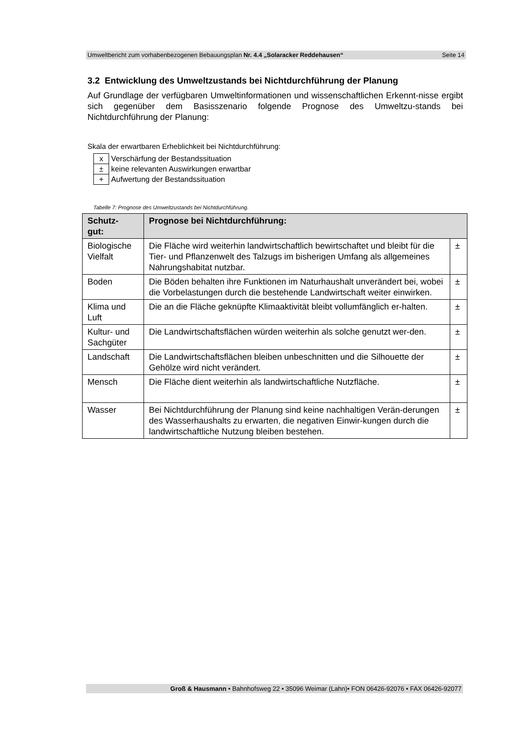Umweltbericht zum vorhabenbezogenen Bebauungsplan Nr. 4.4 „Solaracker Reddehausen“Seite 14
3.2 Entwicklung des Umweltzustands bei Nichtdurchführung der Planung
Auf Grundlage der verfügbaren Umweltinformationen und wissenschaftlichen Erkennt-nisse ergibt sich gegenüber dem Basisszenario folgende Prognose des Umweltzu-stands bei Nichtdurchführung der Planung:
Skala der erwartbaren Erheblichkeit bei Nichtdurchführung:
| x | Verschärfung der Bestandssituation |
| ± | keine relevanten Auswirkungen erwartbar |
| + | Aufwertung der Bestandssituation |
Tabelle 7: Prognose des Umweltzustands bei Nichtdurchführung.
| Schutz- gut: | Prognose bei Nichtdurchführung: | |
| --- | --- | --- |
| Biologische Vielfalt | Die Fläche wird weiterhin landwirtschaftlich bewirtschaftet und bleibt für die Tier- und Pflanzenwelt des Talzugs im bisherigen Umfang als allgemeines Nahrungshabitat nutzbar. | ± |
| Boden | Die Böden behalten ihre Funktionen im Naturhaushalt unverändert bei, wobei die Vorbelastungen durch die bestehende Landwirtschaft weiter einwirken. | ± |
| Klima und Luft | Die an die Fläche geknüpfte Klimaaktivität bleibt vollumfänglich er-halten. | ± |
| Kultur- und Sachgüter | Die Landwirtschaftsflächen würden weiterhin als solche genutzt wer-den. | ± |
| Landschaft | Die Landwirtschaftsflächen bleiben unbeschnitten und die Silhouette der Gehölze wird nicht verändert. | ± |
| Mensch | Die Fläche dient weiterhin als landwirtschaftliche Nutzfläche. | ± |
| Wasser | Bei Nichtdurchführung der Planung sind keine nachhaltigen Verän-derungen des Wasserhaushalts zu erwarten, die negativen Einwir-kungen durch die landwirtschaftliche Nutzung bleiben bestehen. | ± |
Groß & Hausmann • Bahnhofsweg 22 • 35096 Weimar (Lahn)• FON 06426-92076 • FAX 06426-92077